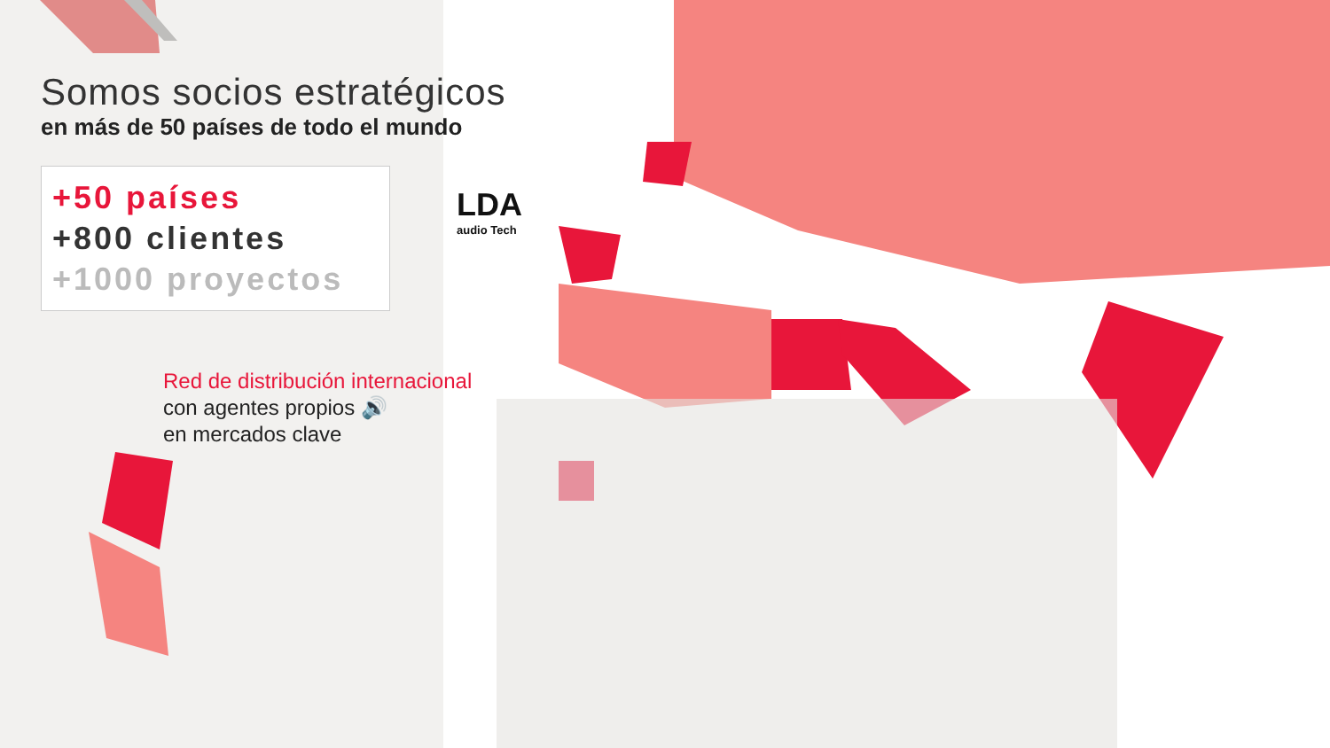Somos socios estratégicos
en más de 50 países de todo el mundo
+50 países
+800 clientes
+1000 proyectos
LDA
audio Tech
Red de distribución internacional
con agentes propios 🔊
en mercados clave